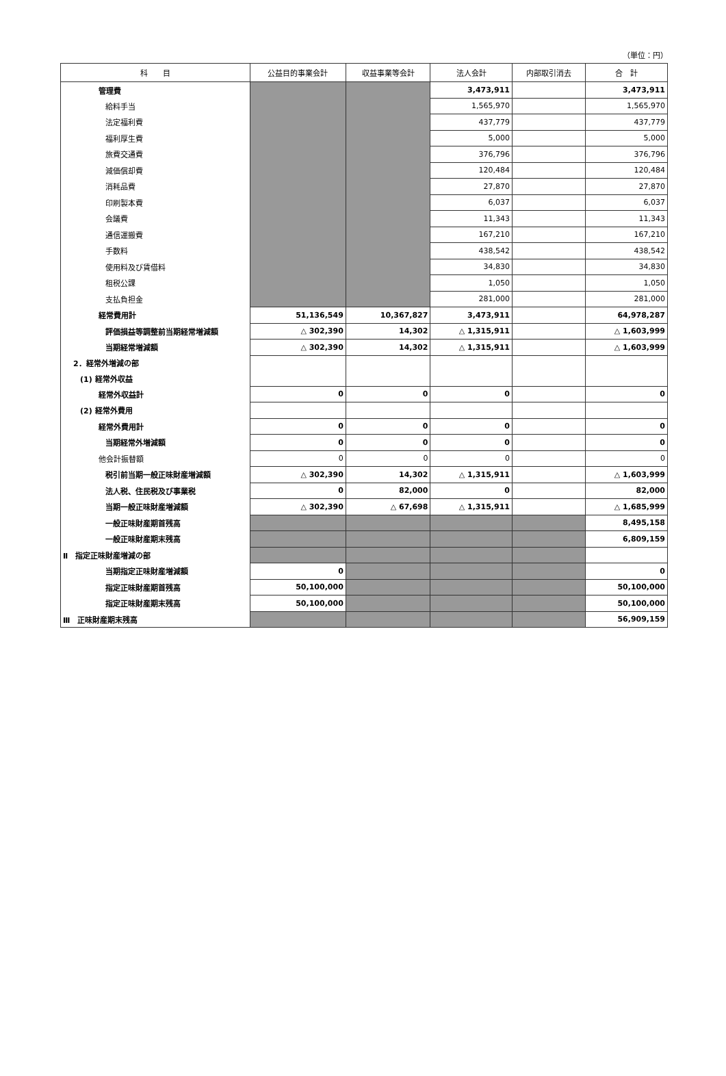（単位：円）
| 科 目 | 公益目的事業会計 | 収益事業等会計 | 法人会計 | 内部取引消去 | 合 計 |
| --- | --- | --- | --- | --- | --- |
| 管理費 | | | 3,473,911 | | 3,473,911 |
| 給料手当 | | | 1,565,970 | | 1,565,970 |
| 法定福利費 | | | 437,779 | | 437,779 |
| 福利厚生費 | | | 5,000 | | 5,000 |
| 旅費交通費 | | | 376,796 | | 376,796 |
| 減価償却費 | | | 120,484 | | 120,484 |
| 消耗品費 | | | 27,870 | | 27,870 |
| 印刷製本費 | | | 6,037 | | 6,037 |
| 会議費 | | | 11,343 | | 11,343 |
| 通信運搬費 | | | 167,210 | | 167,210 |
| 手数料 | | | 438,542 | | 438,542 |
| 使用料及び賃借料 | | | 34,830 | | 34,830 |
| 租税公課 | | | 1,050 | | 1,050 |
| 支払負担金 | | | 281,000 | | 281,000 |
| 経常費用計 | 51,136,549 | 10,367,827 | 3,473,911 | | 64,978,287 |
| 評価損益等調整前当期経常増減額 | △ 302,390 | 14,302 | △ 1,315,911 | | △ 1,603,999 |
| 当期経常増減額 | △ 302,390 | 14,302 | △ 1,315,911 | | △ 1,603,999 |
| 2．経常外増減の部 | | | | | |
| (1) 経常外収益 | | | | | |
| 経常外収益計 | 0 | 0 | 0 | | 0 |
| (2) 経常外費用 | | | | | |
| 経常外費用計 | 0 | 0 | 0 | | 0 |
| 当期経常外増減額 | 0 | 0 | 0 | | 0 |
| 他会計振替額 | 0 | 0 | 0 | | 0 |
| 税引前当期一般正味財産増減額 | △ 302,390 | 14,302 | △ 1,315,911 | | △ 1,603,999 |
| 法人税、住民税及び事業税 | 0 | 82,000 | 0 | | 82,000 |
| 当期一般正味財産増減額 | △ 302,390 | △ 67,698 | △ 1,315,911 | | △ 1,685,999 |
| 一般正味財産期首残高 | | | | | 8,495,158 |
| 一般正味財産期末残高 | | | | | 6,809,159 |
| Ⅱ 指定正味財産増減の部 | | | | | |
| 当期指定正味財産増減額 | 0 | | | | 0 |
| 指定正味財産期首残高 | 50,100,000 | | | | 50,100,000 |
| 指定正味財産期末残高 | 50,100,000 | | | | 50,100,000 |
| Ⅲ 正味財産期末残高 | | | | | 56,909,159 |